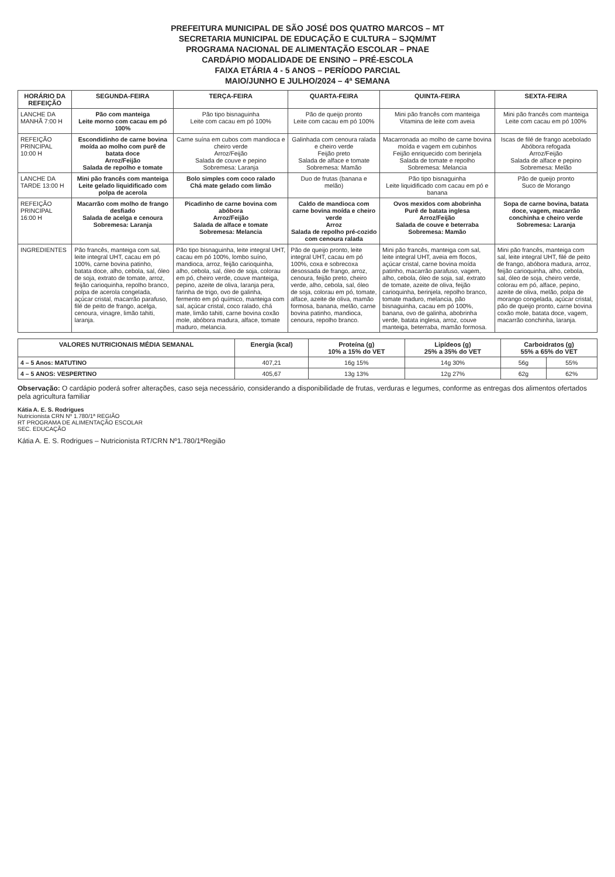PREFEITURA MUNICIPAL DE SÃO JOSÉ DOS QUATRO MARCOS – MT
SECRETARIA MUNICIPAL DE EDUCAÇÃO E CULTURA – SJQM/MT
PROGRAMA NACIONAL DE ALIMENTAÇÃO ESCOLAR – PNAE
CARDÁPIO MODALIDADE DE ENSINO – PRÉ-ESCOLA
FAIXA ETÁRIA 4 - 5 ANOS – PERÍODO PARCIAL
MAIO/JUNHO E JULHO/2024 – 4ª SEMANA
| HORÁRIO DA REFEIÇÃO | SEGUNDA-FEIRA | TERÇA-FEIRA | QUARTA-FEIRA | QUINTA-FEIRA | SEXTA-FEIRA |
| --- | --- | --- | --- | --- | --- |
| LANCHE DA MANHÃ 7:00 H | Pão com manteiga Leite morno com cacau em pó 100% | Pão tipo bisnaguinha Leite com cacau em pó 100% | Pão de queijo pronto Leite com cacau em pó 100% | Mini pão francês com manteiga Vitamina de leite com aveia | Mini pão francês com manteiga Leite com cacau em pó 100% |
| REFEIÇÃO PRINCIPAL 10:00 H | Escondidinho de carne bovina moída ao molho com purê de batata doce Arroz/Feijão Salada de repolho e tomate | Carne suína em cubos com mandioca e cheiro verde Arroz/Feijão Salada de couve e pepino Sobremesa: Laranja | Galinhada com cenoura ralada e cheiro verde Feijão preto Salada de alface e tomate Sobremesa: Mamão | Macarronada ao molho de carne bovina moída e vagem em cubinhos Feijão enriquecido com berinjela Salada de tomate e repolho Sobremesa: Melancia | Iscas de filé de frango acebolado Abóbora refogada Arroz/Feijão Salada de alface e pepino Sobremesa: Melão |
| LANCHE DA TARDE 13:00 H | Mini pão francês com manteiga Leite gelado liquidificado com polpa de acerola | Bolo simples com coco ralado Chá mate gelado com limão | Duo de frutas (banana e melão) | Pão tipo bisnaguinha Leite liquidificado com cacau em pó e banana | Pão de queijo pronto Suco de Morango |
| REFEIÇÃO PRINCIPAL 16:00 H | Macarrão com molho de frango desfiado Salada de acelga e cenoura Sobremesa: Laranja | Picadinho de carne bovina com abóbora Arroz/Feijão Salada de alface e tomate Sobremesa: Melancia | Caldo de mandioca com carne bovina moída e cheiro verde Arroz Salada de repolho pré-cozido com cenoura ralada | Ovos mexidos com abobrinha Purê de batata inglesa Arroz/Feijão Salada de couve e beterraba Sobremesa: Mamão | Sopa de carne bovina, batata doce, vagem, macarrão conchinha e cheiro verde Sobremesa: Laranja |
| INGREDIENTES | Pão francês, manteiga com sal, leite integral UHT, cacau em pó 100%, carne bovina patinho, batata doce, alho, cebola, sal, óleo de soja, extrato de tomate, arroz, feijão carioquinha, repolho branco, polpa de acerola congelada, açúcar cristal, macarrão parafuso, filé de peito de frango, acelga, cenoura, vinagre, limão tahiti, laranja. | Pão tipo bisnaguinha, leite integral UHT, cacau em pó 100%, lombo suíno, mandioca, arroz, feijão carioquinha, alho, cebola, sal, óleo de soja, colorau em pó, cheiro verde, couve manteiga, pepino, azeite de oliva, laranja pera, farinha de trigo, ovo de galinha, fermento em pó químico, manteiga com sal, açúcar cristal, coco ralado, chá mate, limão tahiti, carne bovina coxão mole, abóbora madura, alface, tomate maduro, melancia. | Pão de queijo pronto, leite integral UHT, cacau em pó 100%, coxa e sobrecoxa desossada de frango, arroz, cenoura, feijão preto, cheiro verde, alho, cebola, sal, óleo de soja, colorau em pó, tomate, alface, azeite de oliva, mamão formosa, banana, melão, carne bovina patinho, mandioca, cenoura, repolho branco. | Mini pão francês, manteiga com sal, leite integral UHT, aveia em flocos, açúcar cristal, carne bovina moída patinho, macarrão parafuso, vagem, alho, cebola, óleo de soja, sal, extrato de tomate, azeite de oliva, feijão carioquinha, berinjela, repolho branco, tomate maduro, melancia, pão bisnaguinha, cacau em pó 100%, banana, ovo de galinha, abobrinha verde, batata inglesa, arroz, couve manteiga, beterraba, mamão formosa. | Mini pão francês, manteiga com sal, leite integral UHT, filé de peito de frango, abóbora madura, arroz, feijão carioquinha, alho, cebola, sal, óleo de soja, cheiro verde, colorau em pó, alface, pepino, azeite de oliva, melão, polpa de morango congelada, açúcar cristal, pão de queijo pronto, carne bovina coxão mole, batata doce, vagem, macarrão conchinha, laranja. |
| VALORES NUTRICIONAIS MÉDIA SEMANAL | Energia (kcal) | Proteína (g) 10% a 15% do VET | Lipídeos (g) 25% a 35% do VET | Carboidratos (g) 55% a 65% do VET | |
| --- | --- | --- | --- | --- | --- |
| 4 – 5 Anos: MATUTINO | 407,21 | 16g 15% | 14g 30% | 56g | 55% |
| 4 – 5 ANOS: VESPERTINO | 405,67 | 13g 13% | 12g 27% | 62g | 62% |
Observação: O cardápio poderá sofrer alterações, caso seja necessário, considerando a disponibilidade de frutas, verduras e legumes, conforme as entregas dos alimentos ofertados pela agricultura familiar
Kátia A. E. S. Rodrigues
Nutricionista CRN Nº 1.780/1ª REGIÃO
RT PROGRAMA DE ALIMENTAÇÃO ESCOLAR
SEC. EDUCAÇÃO
Kátia A. E. S. Rodrigues – Nutricionista RT/CRN Nº1.780/1ªRegião